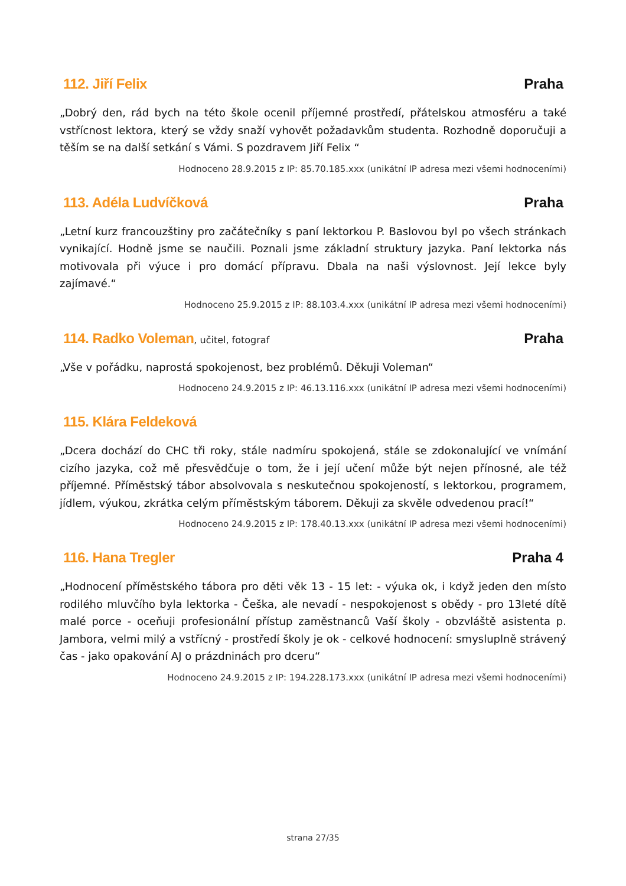112. Jiří Felix Praha
„Dobrý den, rád bych na této škole ocenil příjemné prostředí, přátelskou atmosféru a také vstřícnost lektora, který se vždy snaží vyhovět požadavkům studenta. Rozhodně doporučuji a těším se na další setkání s Vámi. S pozdravem Jiří Felix “
Hodnoceno 28.9.2015 z IP: 85.70.185.xxx (unikátní IP adresa mezi všemi hodnoceními)
113. Adéla Ludvíčková Praha
„Letní kurz francouzštiny pro začátečníky s paní lektorkou P. Baslovou byl po všech stránkach vynikající. Hodně jsme se naučili. Poznali jsme základní struktury jazyka. Paní lektorka nás motivovala při výuce i pro domácí přípravu. Dbala na naši výslovnost. Její lekce byly zajímavé.“
Hodnoceno 25.9.2015 z IP: 88.103.4.xxx (unikátní IP adresa mezi všemi hodnoceními)
114. Radko Voleman, učitel, fotograf Praha
„Vše v pořádku, naprostá spokojenost, bez problémů. Děkuji Voleman“
Hodnoceno 24.9.2015 z IP: 46.13.116.xxx (unikátní IP adresa mezi všemi hodnoceními)
115. Klára Feldeková
„Dcera dochází do CHC tři roky, stále nadmíru spokojená, stále se zdokonalující ve vnímání cizího jazyka, což mě přesvědčuje o tom, že i její učení může být nejen přínosné, ale též příjemné. Příměstský tábor absolvovala s neskutečnou spokojeností, s lektorkou, programem, jídlem, výukou, zkrátka celým příměstským táborem. Děkuji za skvěle odvedenou prací!“
Hodnoceno 24.9.2015 z IP: 178.40.13.xxx (unikátní IP adresa mezi všemi hodnoceními)
116. Hana Tregler Praha 4
„Hodnocení příměstského tábora pro děti věk 13 - 15 let: - výuka ok, i když jeden den místo rodilého mluvčího byla lektorka - Češka, ale nevadí - nespokojenost s obědy - pro 13leté dítě malé porce - oceňuji profesionální přístup zaměstnanců Vaší školy - obzvláště asistenta p. Jambora, velmi milý a vstřícný - prostředí školy je ok - celkové hodnocení: smysluplně strávený čas - jako opakování AJ o prázdninách pro dceru“
Hodnoceno 24.9.2015 z IP: 194.228.173.xxx (unikátní IP adresa mezi všemi hodnoceními)
strana 27/35